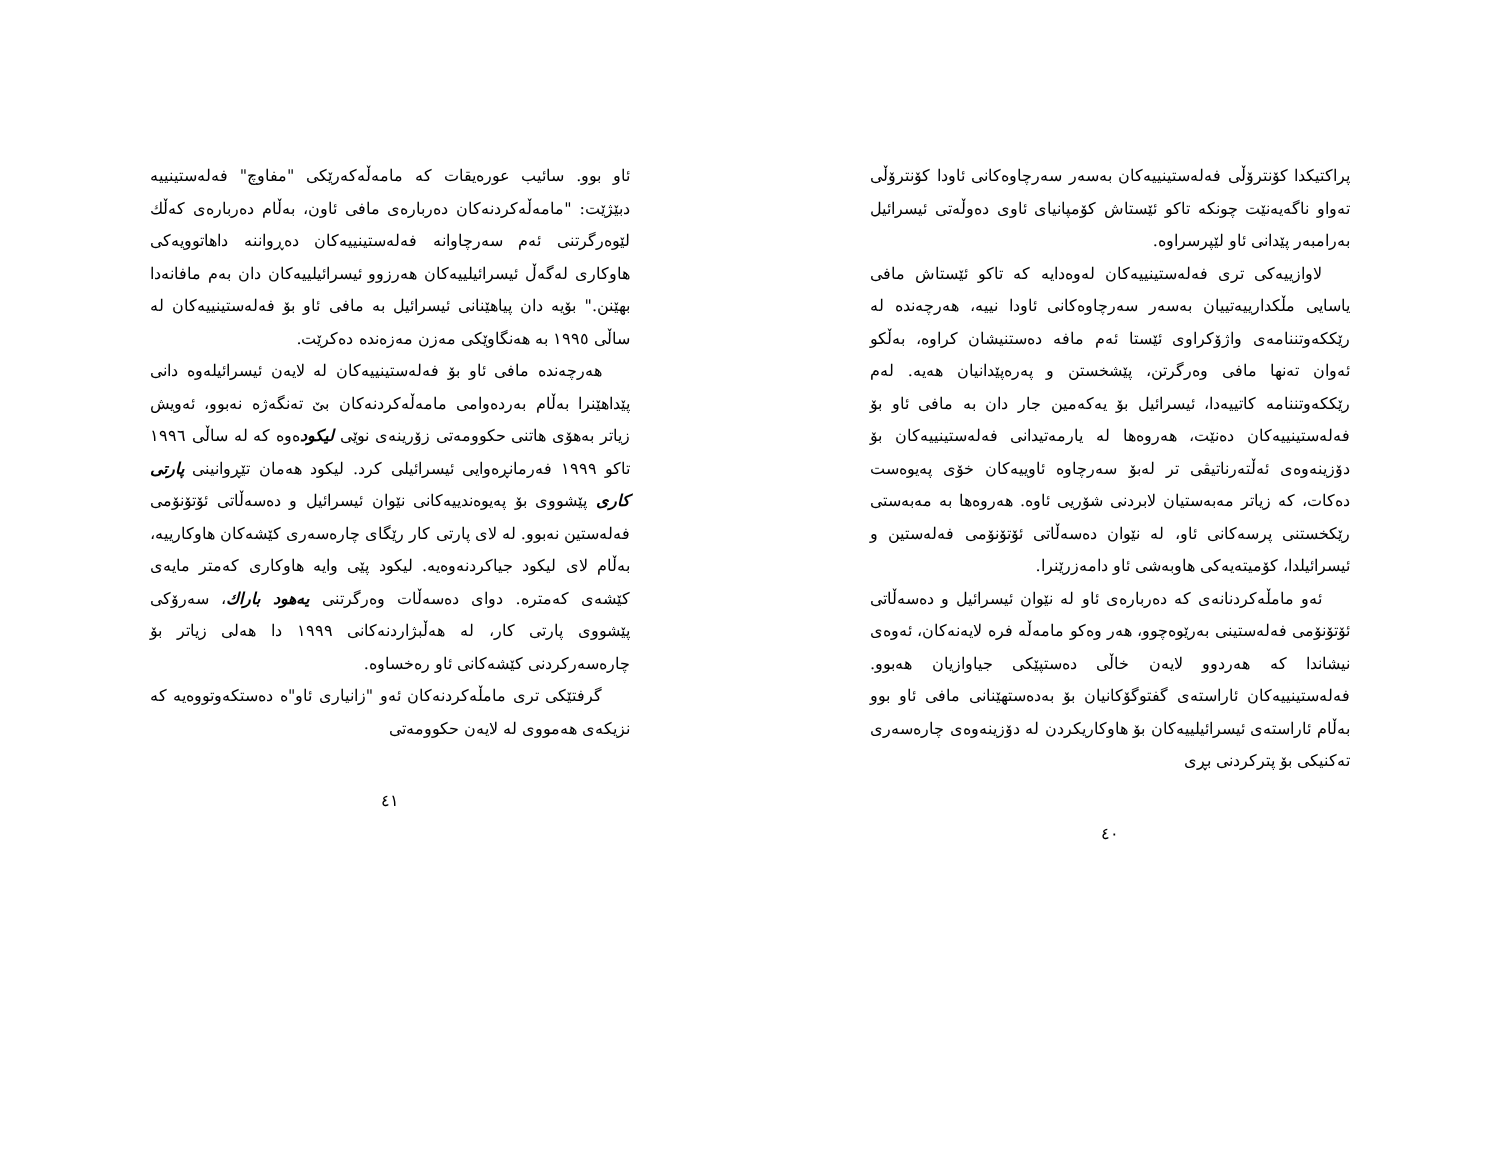پراکتیکدا کۆنترۆڵی فەلەستینییەکان بەسەر سەرچاوەکانی ئاودا کۆنترۆڵی تەواو ناگەیەنێت چونکە تاکو ئێستاش کۆمپانیای ئاوی دەوڵەتی ئیسرائیل بەرامبەر پێدانی ئاو لێپرسراوە.
لاوازییەکی تری فەلەستینییەکان لەوەدایە کە تاکو ئێستاش مافی یاسایی مڵکدارییەتییان بەسەر سەرچاوەکانی ئاودا نییە، هەرچەندە لە رێککەوتننامەی واژۆکراوی ئێستا ئەم مافە دەستنیشان کراوە، بەڵکو ئەوان تەنها مافی وەرگرتن، پێشخستن و پەرەپێدانیان هەیە. لەم رێککەوتننامە کاتییەدا، ئیسرائیل بۆ یەکەمین جار دان بە مافی ئاو بۆ فەلەستینییەکان دەنێت، هەروەها لە یارمەتیدانی فەلەستینییەکان بۆ دۆزینەوەی ئەڵتەرناتیڤی تر لەبۆ سەرچاوە ئاوییەکان خۆی پەیوەست دەکات، کە زیاتر مەبەستیان لابردنی شۆریی ئاوە. هەروەها بە مەبەستی رێکخستنی پرسەکانی ئاو، لە نێوان دەسەڵاتی ئۆتۆنۆمی فەلەستین و ئیسرائیلدا، کۆمیتەیەکی هاوبەشی ئاو دامەزرێنرا.
ئەو مامڵەکردنانەی کە دەربارەی ئاو لە نێوان ئیسرائیل و دەسەڵاتی ئۆتۆنۆمی فەلەستینی بەرێوەچوو، هەر وەکو مامەڵە فرە لایەنەکان، ئەوەی نیشاندا کە هەردوو لایەن خاڵی دەستپێکی جیاوازیان هەبوو. فەلەستینییەکان ئاراستەی گفتوگۆکانیان بۆ بەدەستهێنانی مافی ئاو بوو بەڵام ئاراستەی ئیسرائیلییەکان بۆ هاوکاریکردن لە دۆزینەوەی چارەسەری تەکنیکی بۆ پترکردنی بڕی
٤٠
ئاو بوو. سائیب عورەیقات کە مامەڵەکەرێکی "مفاوچ" فەلەستینییە دبێژێت: "مامەڵەکردنەکان دەربارەی مافی ئاون، بەڵام دەربارەی کەڵك لێوەرگرتنی ئەم سەرچاوانە فەلەستینییەکان دەڕواننە داهاتوویەکی هاوکاری لەگەڵ ئیسرائیلییەکان هەرزوو ئیسرائیلییەکان دان بەم مافانەدا بهێنن." بۆیە دان پیاهێنانی ئیسرائیل بە مافی ئاو بۆ فەلەستینییەکان لە ساڵی ١٩٩٥ بە هەنگاوێکی مەزن مەزەندە دەکرێت.
هەرچەندە مافی ئاو بۆ فەلەستینییەکان لە لایەن ئیسرائیلەوە دانی پێداهێنرا بەڵام بەردەوامی مامەڵەکردنەکان بێ تەنگەژە نەبوو، ئەویش زیاتر بەهۆی هاتنی حکوومەتی زۆرینەی نوێی لیکودەوە کە لە ساڵی ١٩٩٦ تاکو ١٩٩٩ فەرمانڕەوایی ئیسرائیلی کرد. لیکود هەمان تێڕوانینی پارتی کاری پێشووی بۆ پەیوەندییەکانی نێوان ئیسرائیل و دەسەڵاتی ئۆتۆنۆمی فەلەستین نەبوو. لە لای پارتی کار رێگای چارەسەری کێشەکان هاوکارییە، بەڵام لای لیکود جیاکردنەوەیە. لیکود پێی وایە هاوکاری کەمتر مایەی کێشەی کەمترە. دوای دەسەڵات وەرگرتنی یەهود باراك، سەرۆکی پێشووی پارتی کار، لە هەڵبژاردنەکانی ١٩٩٩ دا هەلی زیاتر بۆ چارەسەرکردنی کێشەکانی ئاو رەخساوە.
گرفتێکی تری مامڵەکردنەکان ئەو "زانیاری ئاو"ە دەستکەوتووەیە کە نزیکەی هەمووی لە لایەن حکوومەتی
٤١